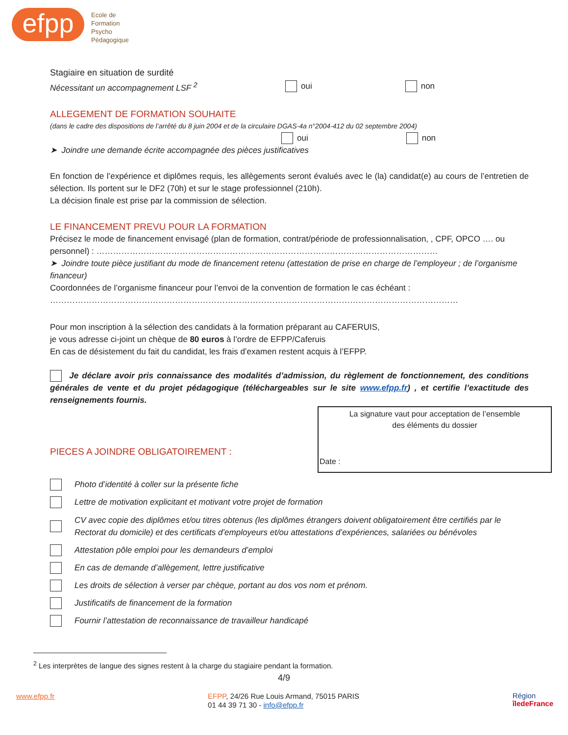efpp
Ecole de
Formation
Psycho
Pédagogique
Stagiaire en situation de surdité
Nécessitant un accompagnement LSF <sup>2</sup>
oui non
ALLEGEMENT DE FORMATION SOUHAITE
(dans le cadre des dispositions de l’arrêté du 8 juin 2004 et de la circulaire DGAS-4a n°2004-412 du 02 septembre 2004)
oui non
➤ Joindre une demande écrite accompagnée des pièces justificatives
En fonction de l’expérience et diplômes requis, les allègements seront évalués avec le (la) candidat(e) au cours de l’entretien de sélection. Ils portent sur le DF2 (70h) et sur le stage professionnel (210h).
La décision finale est prise par la commission de sélection.
LE FINANCEMENT PREVU POUR LA FORMATION
Précisez le mode de financement envisagé (plan de formation, contrat/période de professionnalisation, , CPF, OPCO …. ou personnel) : ……………………………………………………………………………………………………………
➤ Joindre toute pièce justifiant du mode de financement retenu (attestation de prise en charge de l’employeur ; de l’organisme financeur)
Coordonnées de l’organisme financeur pour l’envoi de la convention de formation le cas échéant :
…………………………………………………………………………………………………………………………………
Pour mon inscription à la sélection des candidats à la formation préparant au CAFERUIS,
je vous adresse ci-joint un chèque de 80 euros à l’ordre de EFPP/Caferuis
En cas de désistement du fait du candidat, les frais d’examen restent acquis à l’EFPP.
Je déclare avoir pris connaissance des modalités d’admission, du règlement de fonctionnement, des conditions générales de vente et du projet pédagogique (téléchargeables sur le site www.efpp.fr) , et certifie l’exactitude des renseignements fournis.
PIECES A JOINDRE OBLIGATOIREMENT :
La signature vaut pour acceptation de l’ensemble
des éléments du dossier
Date :
Photo d’identité à coller sur la présente fiche
Lettre de motivation explicitant et motivant votre projet de formation
CV avec copie des diplômes et/ou titres obtenus (les diplômes étrangers doivent obligatoirement être certifiés par le Rectorat du domicile) et des certificats d’employeurs et/ou attestations d’expériences, salariées ou bénévoles
Attestation pôle emploi pour les demandeurs d’emploi
En cas de demande d’allègement, lettre justificative
Les droits de sélection à verser par chèque, portant au dos vos nom et prénom.
Justificatifs de financement de la formation
Fournir l’attestation de reconnaissance de travailleur handicapé
<sup>2</sup> Les interprètes de langue des signes restent à la charge du stagiaire pendant la formation.
4/9
www.efpp.fr
EFPP, 24/26 Rue Louis Armand, 75015 PARIS
01 44 39 71 30 - info@efpp.fr
Région
îledeFrance